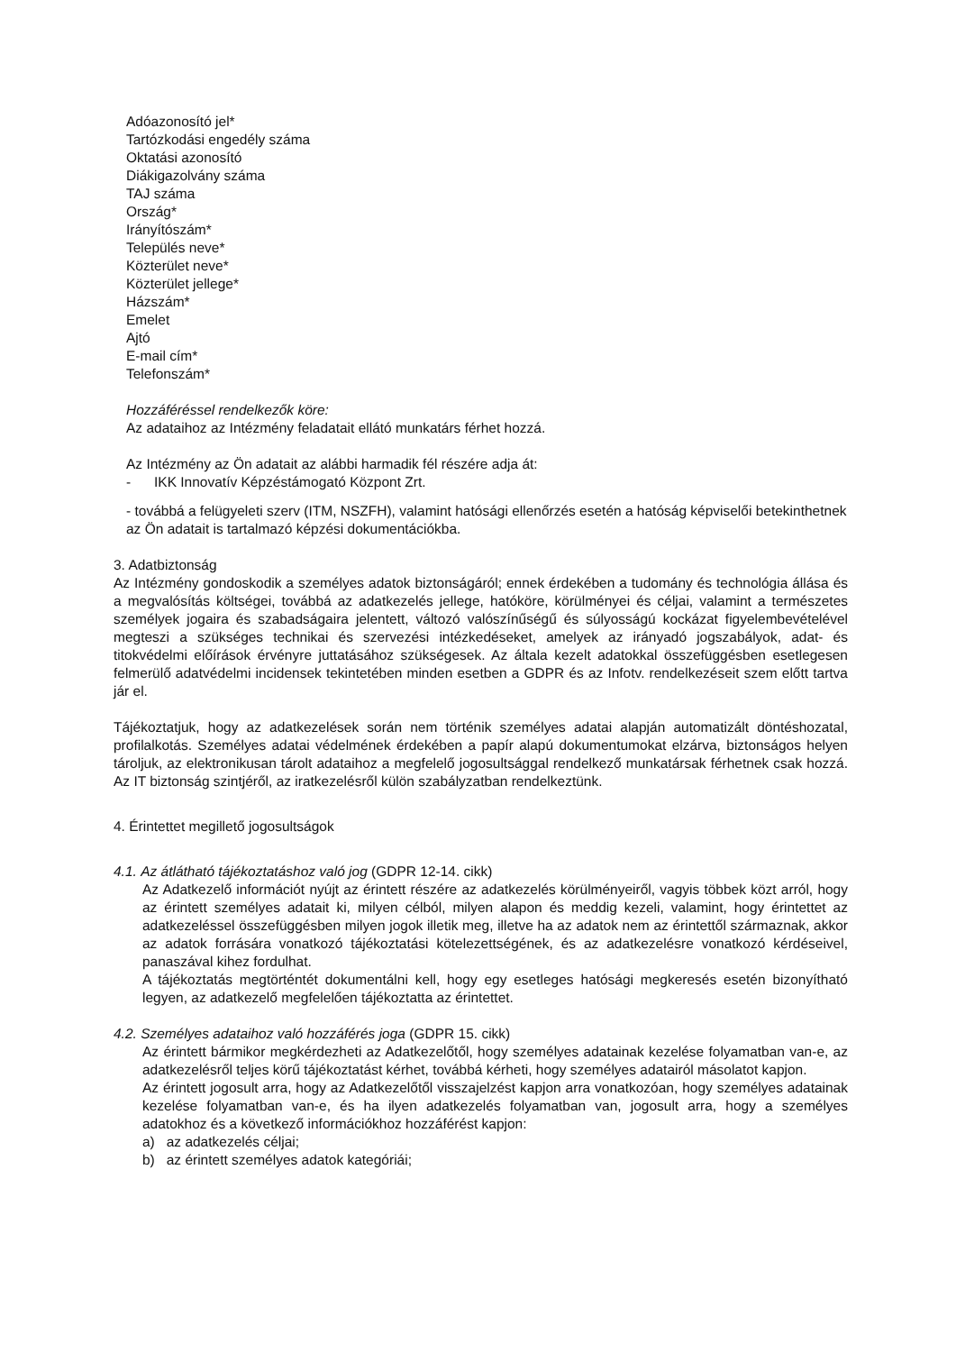Adóazonosító jel*
Tartózkodási engedély száma
Oktatási azonosító
Diákigazolvány száma
TAJ száma
Ország*
Irányítószám*
Település neve*
Közterület neve*
Közterület jellege*
Házszám*
Emelet
Ajtó
E-mail cím*
Telefonszám*
Hozzáféréssel rendelkezők köre:
Az adataihoz az Intézmény feladatait ellátó munkatárs férhet hozzá.
Az Intézmény az Ön adatait az alábbi harmadik fél részére adja át:
- IKK Innovatív Képzéstámogató Központ Zrt.
- továbbá a felügyeleti szerv (ITM, NSZFH), valamint hatósági ellenőrzés esetén a hatóság képviselői betekinthetnek az Ön adatait is tartalmazó képzési dokumentációkba.
3. Adatbiztonság
Az Intézmény gondoskodik a személyes adatok biztonságáról; ennek érdekében a tudomány és technológia állása és a megvalósítás költségei, továbbá az adatkezelés jellege, hatóköre, körülményei és céljai, valamint a természetes személyek jogaira és szabadságaira jelentett, változó valószínűségű és súlyosságú kockázat figyelembevételével megteszi a szükséges technikai és szervezési intézkedéseket, amelyek az irányadó jogszabályok, adat- és titokvédelmi előírások érvényre juttatásához szükségesek. Az általa kezelt adatokkal összefüggésben esetlegesen felmerülő adatvédelmi incidensek tekintetében minden esetben a GDPR és az Infotv. rendelkezéseit szem előtt tartva jár el.
Tájékoztatjuk, hogy az adatkezelések során nem történik személyes adatai alapján automatizált döntéshozatal, profilalkotás. Személyes adatai védelmének érdekében a papír alapú dokumentumokat elzárva, biztonságos helyen tároljuk, az elektronikusan tárolt adataihoz a megfelelő jogosultsággal rendelkező munkatársak férhetnek csak hozzá. Az IT biztonság szintjéről, az iratkezelésről külön szabályzatban rendelkeztünk.
4. Érintettet megillető jogosultságok
4.1. Az átlátható tájékoztatáshoz való jog (GDPR 12-14. cikk)
Az Adatkezelő információt nyújt az érintett részére az adatkezelés körülményeiről, vagyis többek közt arról, hogy az érintett személyes adatait ki, milyen célból, milyen alapon és meddig kezeli, valamint, hogy érintettet az adatkezeléssel összefüggésben milyen jogok illetik meg, illetve ha az adatok nem az érintettől származnak, akkor az adatok forrására vonatkozó tájékoztatási kötelezettségének, és az adatkezelésre vonatkozó kérdéseivel, panaszával kihez fordulhat.
A tájékoztatás megtörténtét dokumentálni kell, hogy egy esetleges hatósági megkeresés esetén bizonyítható legyen, az adatkezelő megfelelően tájékoztatta az érintettet.
4.2. Személyes adataihoz való hozzáférés joga (GDPR 15. cikk)
Az érintett bármikor megkérdezheti az Adatkezelőtől, hogy személyes adatainak kezelése folyamatban van-e, az adatkezelésről teljes körű tájékoztatást kérhet, továbbá kérheti, hogy személyes adatairól másolatot kapjon.
Az érintett jogosult arra, hogy az Adatkezelőtől visszajelzést kapjon arra vonatkozóan, hogy személyes adatainak kezelése folyamatban van-e, és ha ilyen adatkezelés folyamatban van, jogosult arra, hogy a személyes adatokhoz és a következő információkhoz hozzáférést kapjon:
a) az adatkezelés céljai;
b) az érintett személyes adatok kategóriái;